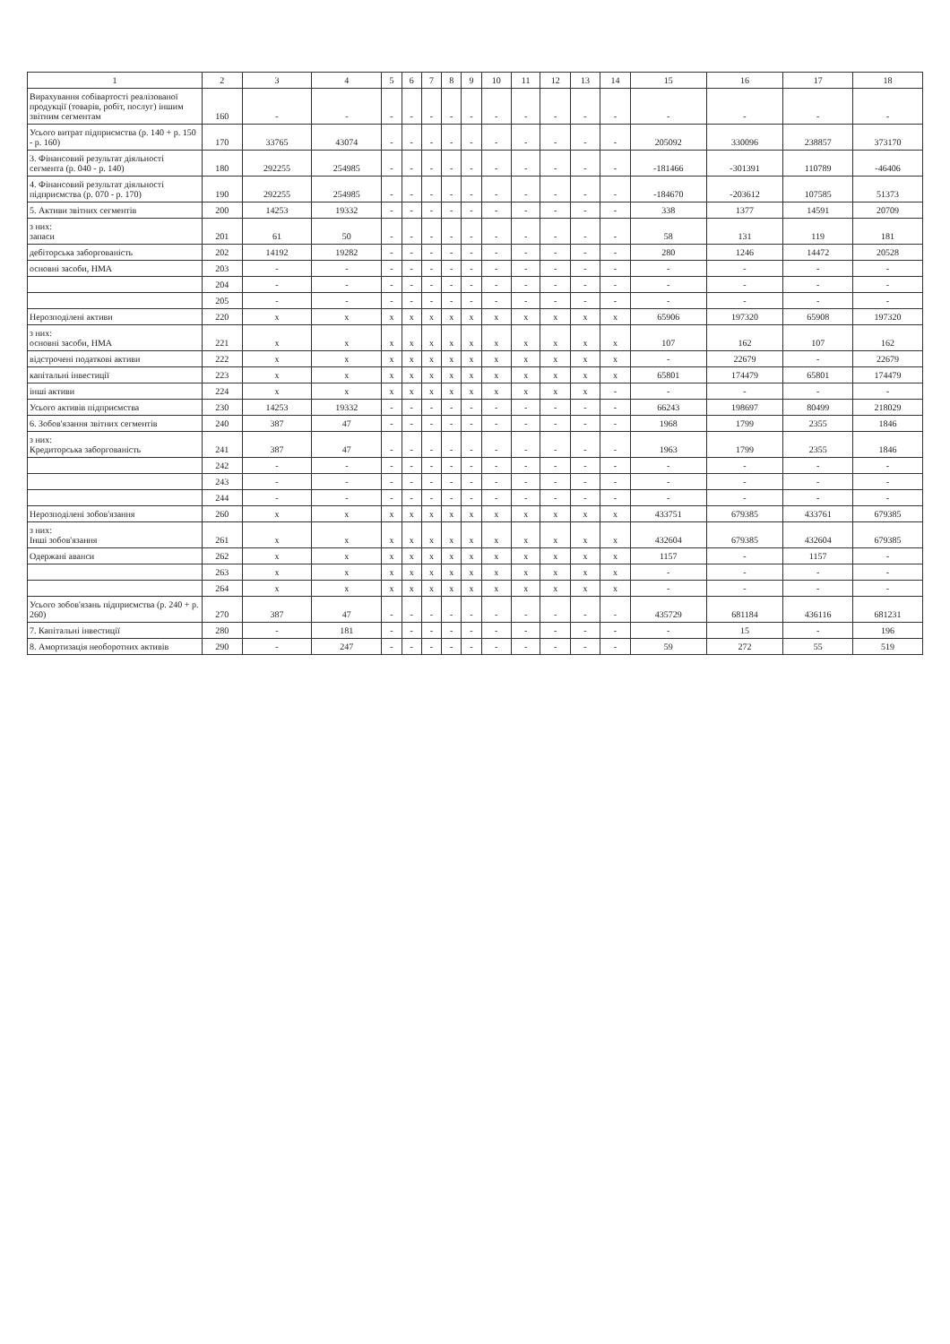| 1 | 2 | 3 | 4 | 5 | 6 | 7 | 8 | 9 | 10 | 11 | 12 | 13 | 14 | 15 | 16 | 17 | 18 |
| --- | --- | --- | --- | --- | --- | --- | --- | --- | --- | --- | --- | --- | --- | --- | --- | --- | --- |
| Вирахування собівартості реалізованої продукції (товарів, робіт, послуг) іншим звітним сегментам | 160 | - | - | - | - | - | - | - | - | - | - | - | - | - | - | - | - |
| Усього витрат підприємства (р. 140 + р. 150 - р. 160) | 170 | 33765 | 43074 | - | - | - | - | - | - | - | - | - | - | 205092 | 330096 | 238857 | 373170 |
| 3. Фінансовий результат діяльності сегмента (р. 040 - р. 140) | 180 | 292255 | 254985 | - | - | - | - | - | - | - | - | - | - | -181466 | -301391 | 110789 | -46406 |
| 4. Фінансовий результат діяльності підприємства (р. 070 - р. 170) | 190 | 292255 | 254985 | - | - | - | - | - | - | - | - | - | - | -184670 | -203612 | 107585 | 51373 |
| 5. Активи звітних сегментів | 200 | 14253 | 19332 | - | - | - | - | - | - | - | - | - | - | 338 | 1377 | 14591 | 20709 |
| з них: запаси | 201 | 61 | 50 | - | - | - | - | - | - | - | - | - | - | 58 | 131 | 119 | 181 |
| дебіторська заборгованість | 202 | 14192 | 19282 | - | - | - | - | - | - | - | - | - | - | 280 | 1246 | 14472 | 20528 |
| основні засоби, НМА | 203 | - | - | - | - | - | - | - | - | - | - | - | - | - | - | - | - |
| | 204 | - | - | - | - | - | - | - | - | - | - | - | - | - | - | - | - |
| | 205 | - | - | - | - | - | - | - | - | - | - | - | - | - | - | - | - |
| Нерозподілені активи | 220 | x | x | x | x | x | x | x | x | x | x | x | x | 65906 | 197320 | 65908 | 197320 |
| з них: основні засоби, НМА | 221 | x | x | x | x | x | x | x | x | x | x | x | x | 107 | 162 | 107 | 162 |
| відстрочені податкові активи | 222 | x | x | x | x | x | x | x | x | x | x | x | x | - | 22679 | - | 22679 |
| капітальні інвестиції | 223 | x | x | x | x | x | x | x | x | x | x | x | x | 65801 | 174479 | 65801 | 174479 |
| інші активи | 224 | x | x | x | x | x | x | x | x | x | x | x | - | - | - | - | - |
| Усього активів підприємства | 230 | 14253 | 19332 | - | - | - | - | - | - | - | - | - | - | 66243 | 198697 | 80499 | 218029 |
| 6. Зобов'язання звітних сегментів | 240 | 387 | 47 | - | - | - | - | - | - | - | - | - | - | 1968 | 1799 | 2355 | 1846 |
| з них: Кредиторська заборгованість | 241 | 387 | 47 | - | - | - | - | - | - | - | - | - | - | 1963 | 1799 | 2355 | 1846 |
| | 242 | - | - | - | - | - | - | - | - | - | - | - | - | - | - | - | - |
| | 243 | - | - | - | - | - | - | - | - | - | - | - | - | - | - | - | - |
| | 244 | - | - | - | - | - | - | - | - | - | - | - | - | - | - | - | - |
| Нерозподілені зобов'язання | 260 | x | x | x | x | x | x | x | x | x | x | x | x | 433751 | 679385 | 433761 | 679385 |
| з них: Інші зобов'язання | 261 | x | x | x | x | x | x | x | x | x | x | x | x | 432604 | 679385 | 432604 | 679385 |
| Одержані аванси | 262 | x | x | x | x | x | x | x | x | x | x | x | x | 1157 | - | 1157 | - |
| | 263 | x | x | x | x | x | x | x | x | x | x | x | x | - | - | - | - |
| | 264 | x | x | x | x | x | x | x | x | x | x | x | x | - | - | - | - |
| Усього зобов'язань підприємства (р. 240 + р. 260) | 270 | 387 | 47 | - | - | - | - | - | - | - | - | - | - | 435729 | 681184 | 436116 | 681231 |
| 7. Капітальні інвестиції | 280 | - | 181 | - | - | - | - | - | - | - | - | - | - | - | 15 | - | 196 |
| 8. Амортизація необоротних активів | 290 | - | 247 | - | - | - | - | - | - | - | - | - | - | 59 | 272 | 55 | 519 |